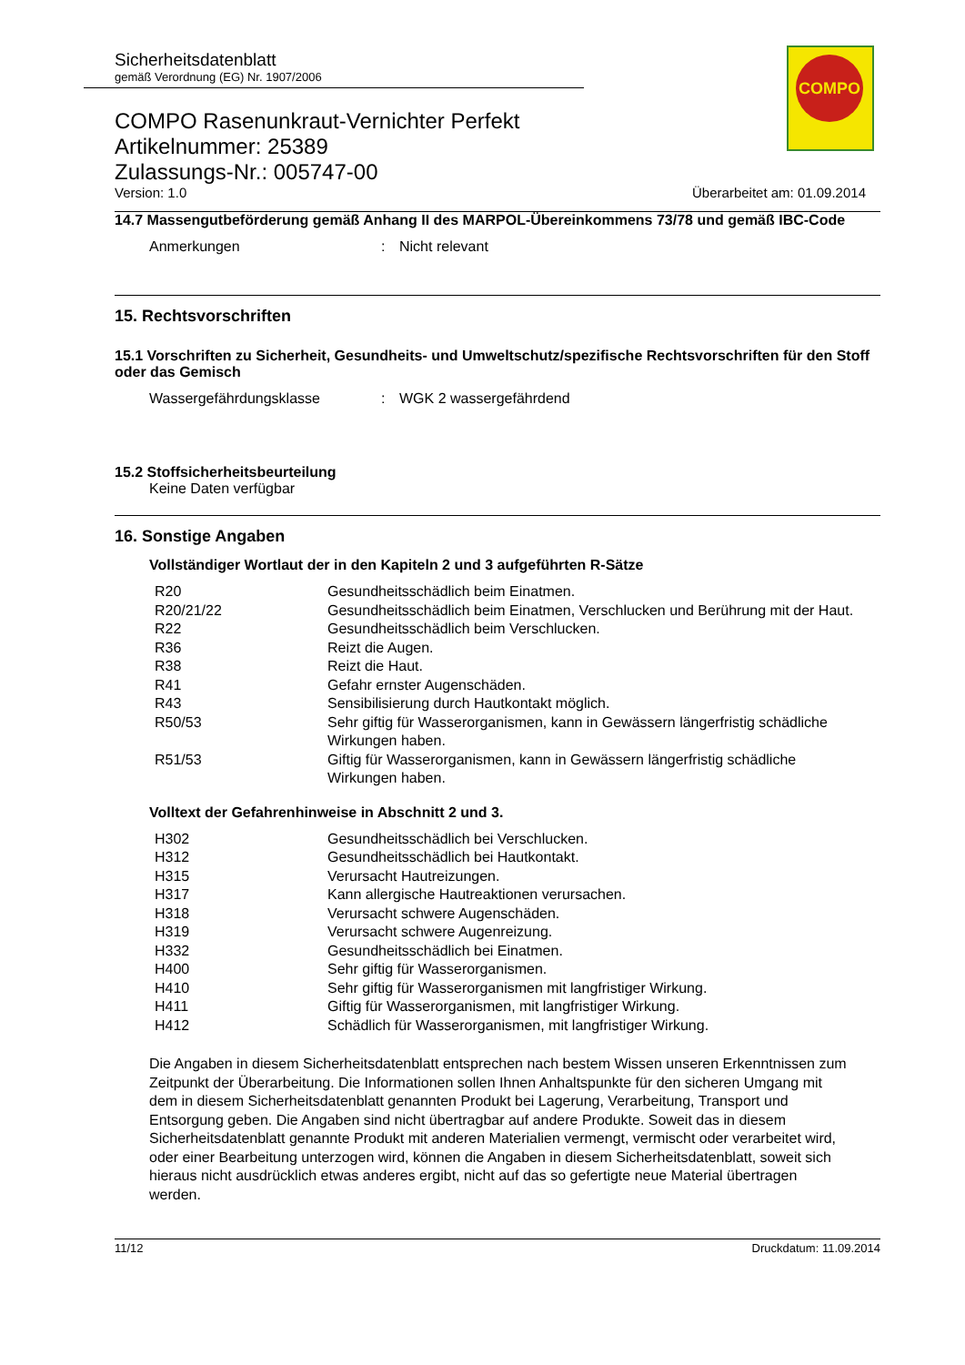COMPO
Sicherheitsdatenblatt
gemäß Verordnung (EG) Nr. 1907/2006
COMPO Rasenunkraut-Vernichter Perfekt
Artikelnummer: 25389
Zulassungs-Nr.: 005747-00
Version: 1.0 Überarbeitet am: 01.09.2014
14.7 Massengutbeförderung gemäß Anhang II des MARPOL-Übereinkommens 73/78 und gemäß IBC-Code
| Anmerkungen | : | Nicht relevant |
15. Rechtsvorschriften
15.1 Vorschriften zu Sicherheit, Gesundheits- und Umweltschutz/spezifische Rechtsvorschriften für den Stoff oder das Gemisch
| Wassergefährdungsklasse | : | WGK 2 wassergefährdend |
15.2 Stoffsicherheitsbeurteilung
Keine Daten verfügbar
16. Sonstige Angaben
Vollständiger Wortlaut der in den Kapiteln 2 und 3 aufgeführten R-Sätze
| R20 | Gesundheitsschädlich beim Einatmen. |
| R20/21/22 | Gesundheitsschädlich beim Einatmen, Verschlucken und Berührung mit der Haut. |
| R22 | Gesundheitsschädlich beim Verschlucken. |
| R36 | Reizt die Augen. |
| R38 | Reizt die Haut. |
| R41 | Gefahr ernster Augenschäden. |
| R43 | Sensibilisierung durch Hautkontakt möglich. |
| R50/53 | Sehr giftig für Wasserorganismen, kann in Gewässern längerfristig schädliche Wirkungen haben. |
| R51/53 | Giftig für Wasserorganismen, kann in Gewässern längerfristig schädliche Wirkungen haben. |
Volltext der Gefahrenhinweise in Abschnitt 2 und 3.
| H302 | Gesundheitsschädlich bei Verschlucken. |
| H312 | Gesundheitsschädlich bei Hautkontakt. |
| H315 | Verursacht Hautreizungen. |
| H317 | Kann allergische Hautreaktionen verursachen. |
| H318 | Verursacht schwere Augenschäden. |
| H319 | Verursacht schwere Augenreizung. |
| H332 | Gesundheitsschädlich bei Einatmen. |
| H400 | Sehr giftig für Wasserorganismen. |
| H410 | Sehr giftig für Wasserorganismen mit langfristiger Wirkung. |
| H411 | Giftig für Wasserorganismen, mit langfristiger Wirkung. |
| H412 | Schädlich für Wasserorganismen, mit langfristiger Wirkung. |
Die Angaben in diesem Sicherheitsdatenblatt entsprechen nach bestem Wissen unseren Erkenntnissen zum Zeitpunkt der Überarbeitung. Die Informationen sollen Ihnen Anhaltspunkte für den sicheren Umgang mit dem in diesem Sicherheitsdatenblatt genannten Produkt bei Lagerung, Verarbeitung, Transport und Entsorgung geben. Die Angaben sind nicht übertragbar auf andere Produkte. Soweit das in diesem Sicherheitsdatenblatt genannte Produkt mit anderen Materialien vermengt, vermischt oder verarbeitet wird, oder einer Bearbeitung unterzogen wird, können die Angaben in diesem Sicherheitsdatenblatt, soweit sich hieraus nicht ausdrücklich etwas anderes ergibt, nicht auf das so gefertigte neue Material übertragen werden.
11/12 Druckdatum: 11.09.2014